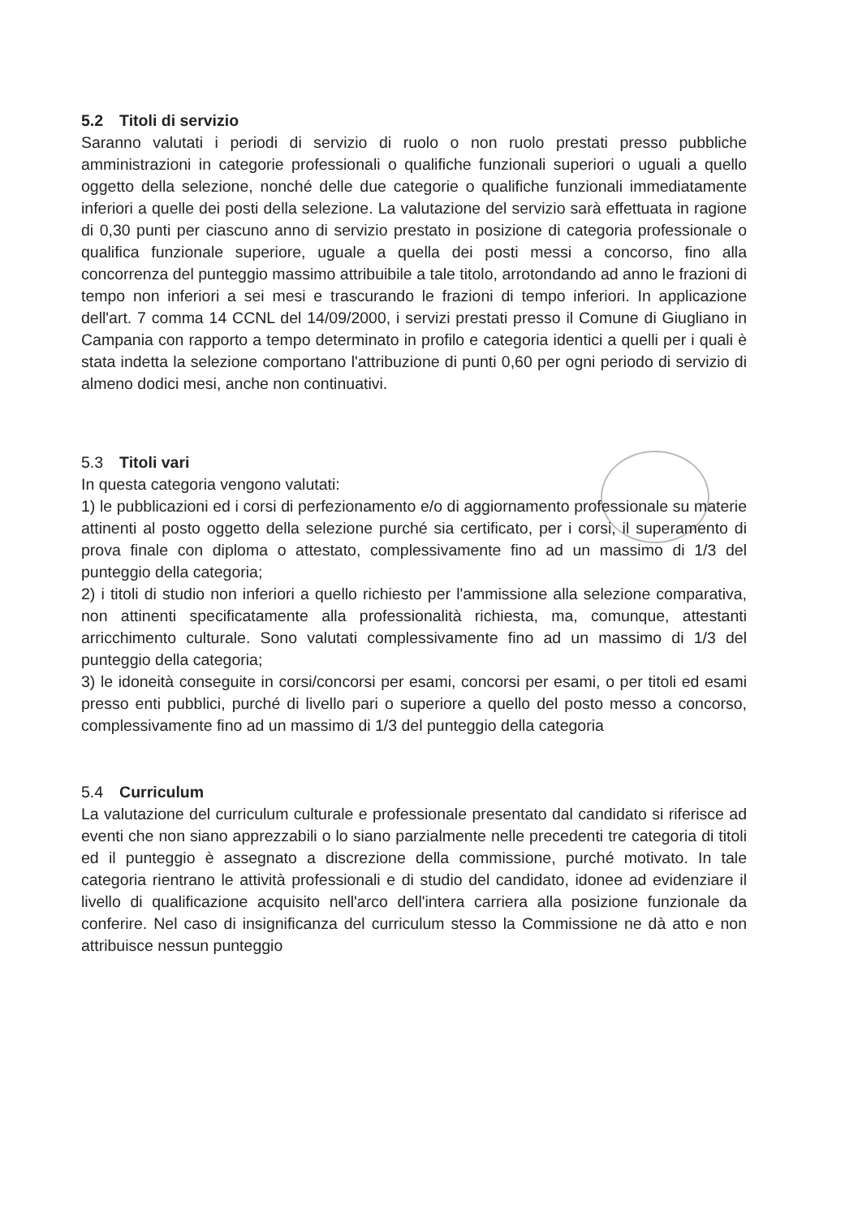5.2 Titoli di servizio
Saranno valutati i periodi di servizio di ruolo o non ruolo prestati presso pubbliche amministrazioni in categorie professionali o qualifiche funzionali superiori o uguali a quello oggetto della selezione, nonché delle due categorie o qualifiche funzionali immediatamente inferiori a quelle dei posti della selezione. La valutazione del servizio sarà effettuata in ragione di 0,30 punti per ciascuno anno di servizio prestato in posizione di categoria professionale o qualifica funzionale superiore, uguale a quella dei posti messi a concorso, fino alla concorrenza del punteggio massimo attribuibile a tale titolo, arrotondando ad anno le frazioni di tempo non inferiori a sei mesi e trascurando le frazioni di tempo inferiori. In applicazione dell'art. 7 comma 14 CCNL del 14/09/2000, i servizi prestati presso il Comune di Giugliano in Campania con rapporto a tempo determinato in profilo e categoria identici a quelli per i quali è stata indetta la selezione comportano l'attribuzione di punti 0,60 per ogni periodo di servizio di almeno dodici mesi, anche non continuativi.
5.3 Titoli vari
In questa categoria vengono valutati:
1) le pubblicazioni ed i corsi di perfezionamento e/o di aggiornamento professionale su materie attinenti al posto oggetto della selezione purché sia certificato, per i corsi, il superamento di prova finale con diploma o attestato, complessivamente fino ad un massimo di 1/3 del punteggio della categoria;
2) i titoli di studio non inferiori a quello richiesto per l'ammissione alla selezione comparativa, non attinenti specificatamente alla professionalità richiesta, ma, comunque, attestanti arricchimento culturale. Sono valutati complessivamente fino ad un massimo di 1/3 del punteggio della categoria;
3) le idoneità conseguite in corsi/concorsi per esami, concorsi per esami, o per titoli ed esami presso enti pubblici, purché di livello pari o superiore a quello del posto messo a concorso, complessivamente fino ad un massimo di 1/3 del punteggio della categoria
5.4 Curriculum
La valutazione del curriculum culturale e professionale presentato dal candidato si riferisce ad eventi che non siano apprezzabili o lo siano parzialmente nelle precedenti tre categoria di titoli ed il punteggio è assegnato a discrezione della commissione, purché motivato. In tale categoria rientrano le attività professionali e di studio del candidato, idonee ad evidenziare il livello di qualificazione acquisito nell'arco dell'intera carriera alla posizione funzionale da conferire. Nel caso di insignificanza del curriculum stesso la Commissione ne dà atto e non attribuisce nessun punteggio